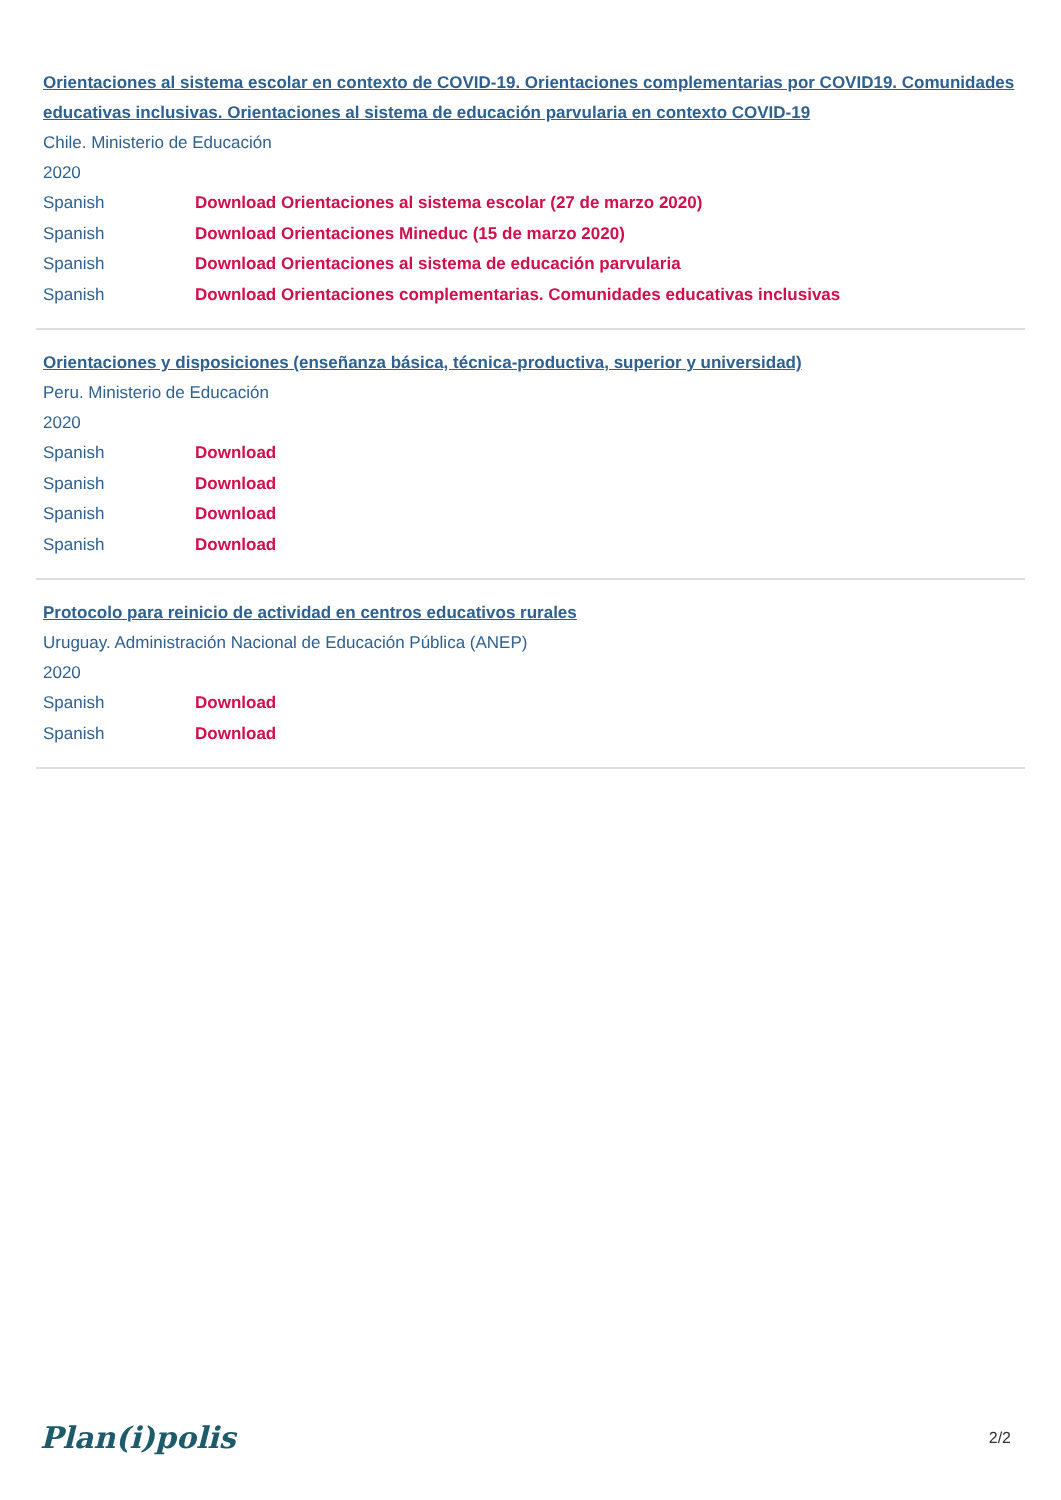Orientaciones al sistema escolar en contexto de COVID-19. Orientaciones complementarias por COVID19. Comunidades educativas inclusivas. Orientaciones al sistema de educación parvularia en contexto COVID-19
Chile. Ministerio de Educación
2020
Spanish Download Orientaciones al sistema escolar (27 de marzo 2020)
Spanish Download Orientaciones Mineduc (15 de marzo 2020)
Spanish Download Orientaciones al sistema de educación parvularia
Spanish Download Orientaciones complementarias. Comunidades educativas inclusivas
Orientaciones y disposiciones (enseñanza básica, técnica-productiva, superior y universidad)
Peru. Ministerio de Educación
2020
Spanish Download
Spanish Download
Spanish Download
Spanish Download
Protocolo para reinicio de actividad en centros educativos rurales
Uruguay. Administración Nacional de Educación Pública (ANEP)
2020
Spanish Download
Spanish Download
Plan(i)polis 2/2